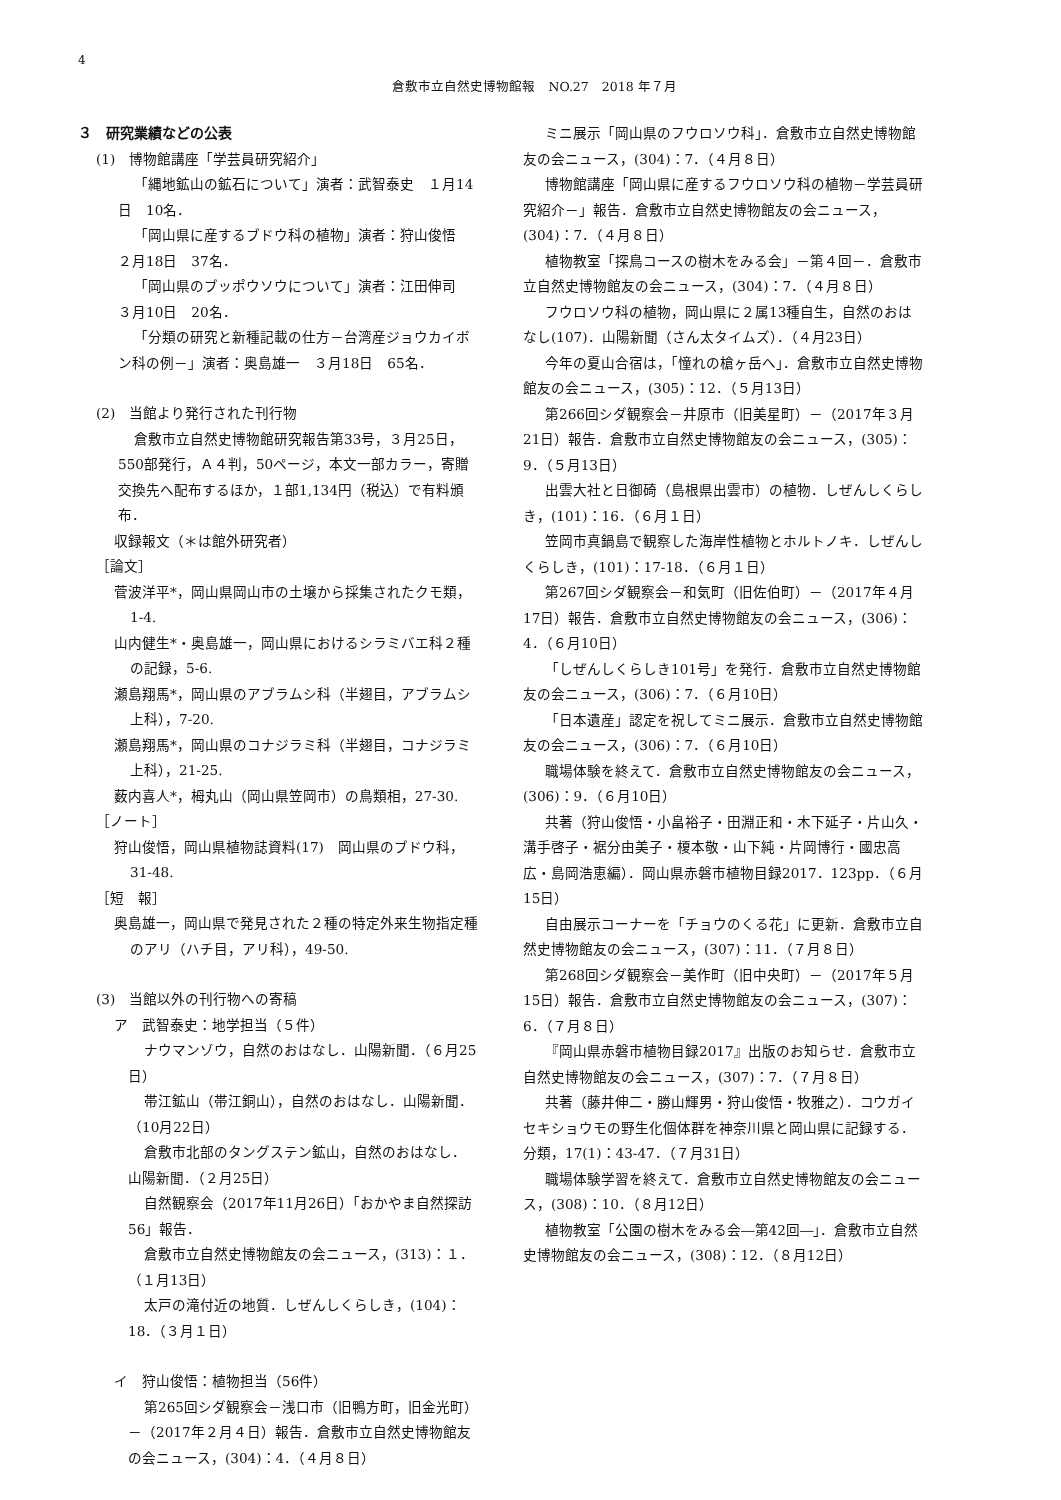4
倉敷市立自然史博物館報　NO.27　2018 年７月
３　研究業績などの公表
(1)　博物館講座「学芸員研究紹介」
「縄地鉱山の鉱石について」演者：武智泰史　１月14日　10名．
「岡山県に産するブドウ科の植物」演者：狩山俊悟　２月18日　37名．
「岡山県のブッポウソウについて」演者：江田伸司　３月10日　20名．
「分類の研究と新種記載の仕方－台湾産ジョウカイボン科の例－」演者：奥島雄一　３月18日　65名．
(2)　当館より発行された刊行物
倉敷市立自然史博物館研究報告第33号，３月25日，550部発行，Ａ４判，50ページ，本文一部カラー，寄贈交換先へ配布するほか，１部1,134円（税込）で有料頒布．
収録報文（＊は館外研究者）
［論文］
菅波洋平*，岡山県岡山市の土壌から採集されたクモ類，1-4.
山内健生*・奥島雄一，岡山県におけるシラミバエ科２種の記録，5-6.
瀬島翔馬*，岡山県のアブラムシ科（半翅目，アブラムシ上科），7-20.
瀬島翔馬*，岡山県のコナジラミ科（半翅目，コナジラミ上科），21-25.
薮内喜人*，栂丸山（岡山県笠岡市）の鳥類相，27-30.
［ノート］
狩山俊悟，岡山県植物誌資料(17)　岡山県のブドウ科，31-48.
［短　報］
奥島雄一，岡山県で発見された２種の特定外来生物指定種のアリ（ハチ目，アリ科），49-50.
(3)　当館以外の刊行物への寄稿
ア　武智泰史：地学担当（５件）
ナウマンゾウ，自然のおはなし．山陽新聞．（６月25日）
帯江鉱山（帯江銅山），自然のおはなし．山陽新聞．（10月22日）
倉敷市北部のタングステン鉱山，自然のおはなし．山陽新聞．（２月25日）
自然観察会（2017年11月26日）「おかやま自然探訪56」報告．
倉敷市立自然史博物館友の会ニュース，(313)：１．（１月13日）
太戸の滝付近の地質．しぜんしくらしき，(104)：18．（３月１日）
イ　狩山俊悟：植物担当（56件）
第265回シダ観察会－浅口市（旧鴨方町，旧金光町）－（2017年２月４日）報告．倉敷市立自然史博物館友の会ニュース，(304)：4．（４月８日）
ミニ展示「岡山県のフウロソウ科」．倉敷市立自然史博物館友の会ニュース，(304)：7．（４月８日）
博物館講座「岡山県に産するフウロソウ科の植物－学芸員研究紹介－」報告．倉敷市立自然史博物館友の会ニュース，(304)：7．（４月８日）
植物教室「探鳥コースの樹木をみる会」－第４回－．倉敷市立自然史博物館友の会ニュース，(304)：7．（４月８日）
フウロソウ科の植物，岡山県に２属13種自生，自然のおはなし(107)．山陽新聞（さん太タイムズ）．（４月23日）
今年の夏山合宿は，「憧れの槍ヶ岳へ」．倉敷市立自然史博物館友の会ニュース，(305)：12．（５月13日）
第266回シダ観察会－井原市（旧美星町）－（2017年３月21日）報告．倉敷市立自然史博物館友の会ニュース，(305)：9．（５月13日）
出雲大社と日御碕（島根県出雲市）の植物．しぜんしくらしき，(101)：16．（６月１日）
笠岡市真鍋島で観察した海岸性植物とホルトノキ．しぜんしくらしき，(101)：17-18．（６月１日）
第267回シダ観察会－和気町（旧佐伯町）－（2017年４月17日）報告．倉敷市立自然史博物館友の会ニュース，(306)：4．（６月10日）
「しぜんしくらしき101号」を発行．倉敷市立自然史博物館友の会ニュース，(306)：7．（６月10日）
「日本遺産」認定を祝してミニ展示．倉敷市立自然史博物館友の会ニュース，(306)：7．（６月10日）
職場体験を終えて．倉敷市立自然史博物館友の会ニュース，(306)：9．（６月10日）
共著（狩山俊悟・小畠裕子・田淵正和・木下延子・片山久・溝手啓子・裾分由美子・榎本敬・山下純・片岡博行・國忠高広・島岡浩恵編）．岡山県赤磐市植物目録2017．123pp．（６月15日）
自由展示コーナーを「チョウのくる花」に更新．倉敷市立自然史博物館友の会ニュース，(307)：11．（７月８日）
第268回シダ観察会－美作町（旧中央町）－（2017年５月15日）報告．倉敷市立自然史博物館友の会ニュース，(307)：6．（７月８日）
『岡山県赤磐市植物目録2017』出版のお知らせ．倉敷市立自然史博物館友の会ニュース，(307)：7．（７月８日）
共著（藤井伸二・勝山輝男・狩山俊悟・牧雅之）．コウガイセキショウモの野生化個体群を神奈川県と岡山県に記録する．分類，17(1)：43-47．（７月31日）
職場体験学習を終えて．倉敷市立自然史博物館友の会ニュース，(308)：10．（８月12日）
植物教室「公園の樹木をみる会―第42回―」．倉敷市立自然史博物館友の会ニュース，(308)：12．（８月12日）